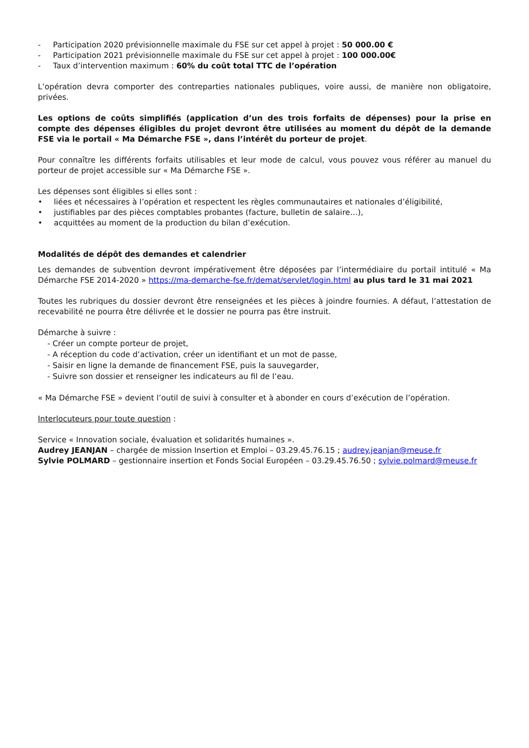- Participation 2020 prévisionnelle maximale du FSE sur cet appel à projet : 50 000.00 €
- Participation 2021 prévisionnelle maximale du FSE sur cet appel à projet : 100 000.00€
- Taux d’intervention maximum : 60% du coût total TTC de l’opération
L’opération devra comporter des contreparties nationales publiques, voire aussi, de manière non obligatoire, privées.
Les options de coûts simplifiés (application d’un des trois forfaits de dépenses) pour la prise en compte des dépenses éligibles du projet devront être utilisées au moment du dépôt de la demande FSE via le portail « Ma Démarche FSE », dans l’intérêt du porteur de projet.
Pour connaître les différents forfaits utilisables et leur mode de calcul, vous pouvez vous référer au manuel du porteur de projet accessible sur « Ma Démarche FSE ».
Les dépenses sont éligibles si elles sont :
• liées et nécessaires à l’opération et respectent les règles communautaires et nationales d’éligibilité,
• justifiables par des pièces comptables probantes (facture, bulletin de salaire…),
• acquittées au moment de la production du bilan d’exécution.
Modalités de dépôt des demandes et calendrier
Les demandes de subvention devront impérativement être déposées par l’intermédiaire du portail intitulé « Ma Démarche FSE 2014-2020 » https://ma-demarche-fse.fr/demat/servlet/login.html au plus tard le 31 mai 2021
Toutes les rubriques du dossier devront être renseignées et les pièces à joindre fournies. A défaut, l’attestation de recevabilité ne pourra être délivrée et le dossier ne pourra pas être instruit.
Démarche à suivre :
- Créer un compte porteur de projet,
- A réception du code d’activation, créer un identifiant et un mot de passe,
- Saisir en ligne la demande de financement FSE, puis la sauvegarder,
- Suivre son dossier et renseigner les indicateurs au fil de l’eau.
« Ma Démarche FSE » devient l’outil de suivi à consulter et à abonder en cours d’exécution de l’opération.
Interlocuteurs pour toute question :
Service « Innovation sociale, évaluation et solidarités humaines ».
Audrey JEANJAN – chargée de mission Insertion et Emploi – 03.29.45.76.15 ; audrey.jeanjan@meuse.fr
Sylvie POLMARD – gestionnaire insertion et Fonds Social Européen – 03.29.45.76.50 ; sylvie.polmard@meuse.fr